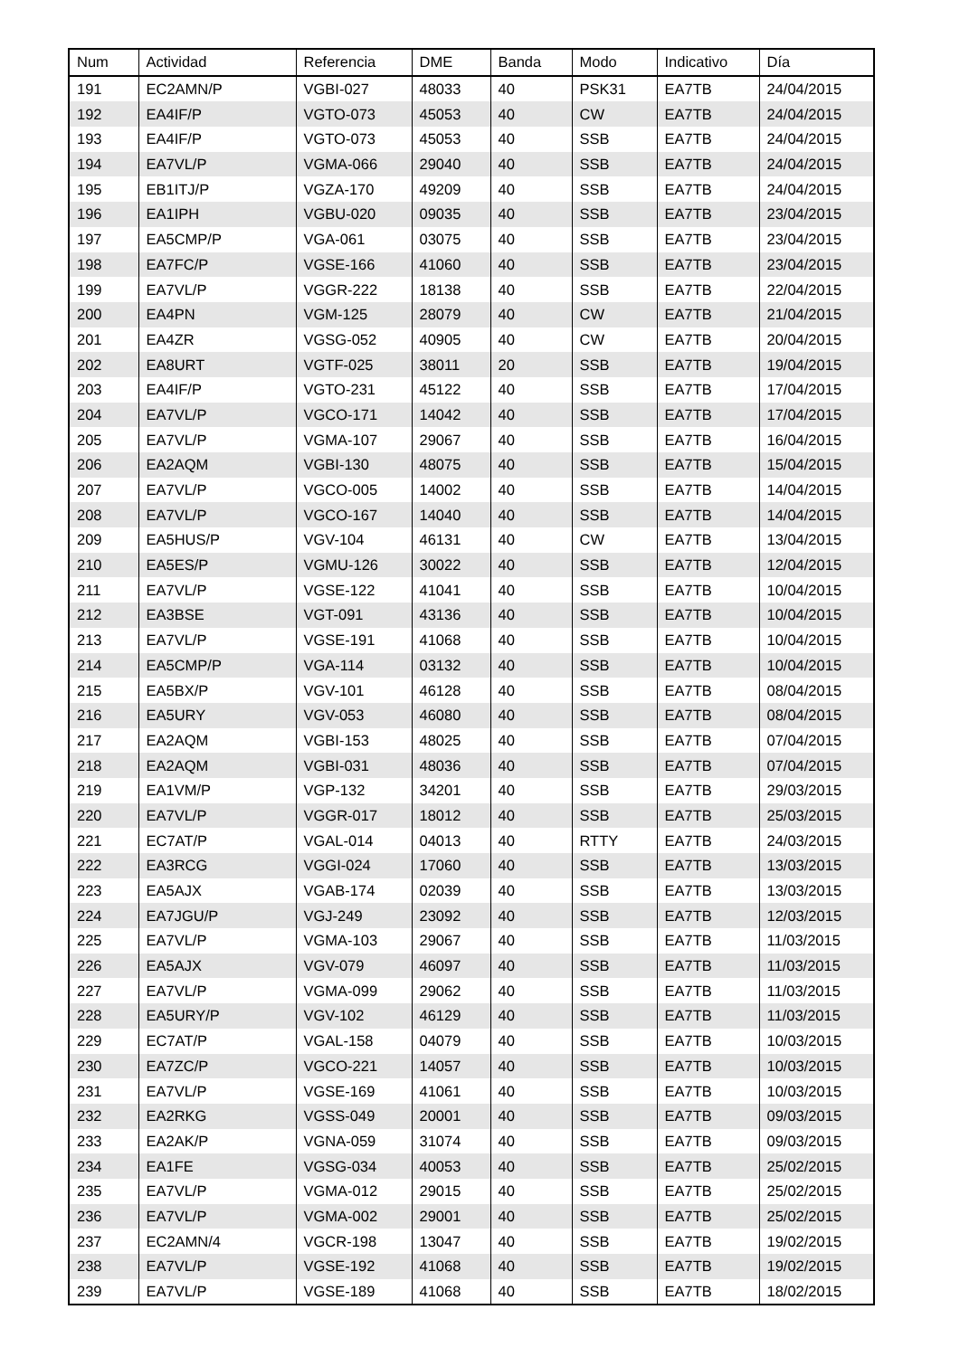| Num | Actividad | Referencia | DME | Banda | Modo | Indicativo | Día |
| --- | --- | --- | --- | --- | --- | --- | --- |
| 191 | EC2AMN/P | VGBI-027 | 48033 | 40 | PSK31 | EA7TB | 24/04/2015 |
| 192 | EA4IF/P | VGTO-073 | 45053 | 40 | CW | EA7TB | 24/04/2015 |
| 193 | EA4IF/P | VGTO-073 | 45053 | 40 | SSB | EA7TB | 24/04/2015 |
| 194 | EA7VL/P | VGMA-066 | 29040 | 40 | SSB | EA7TB | 24/04/2015 |
| 195 | EB1ITJ/P | VGZA-170 | 49209 | 40 | SSB | EA7TB | 24/04/2015 |
| 196 | EA1IPH | VGBU-020 | 09035 | 40 | SSB | EA7TB | 23/04/2015 |
| 197 | EA5CMP/P | VGA-061 | 03075 | 40 | SSB | EA7TB | 23/04/2015 |
| 198 | EA7FC/P | VGSE-166 | 41060 | 40 | SSB | EA7TB | 23/04/2015 |
| 199 | EA7VL/P | VGGR-222 | 18138 | 40 | SSB | EA7TB | 22/04/2015 |
| 200 | EA4PN | VGM-125 | 28079 | 40 | CW | EA7TB | 21/04/2015 |
| 201 | EA4ZR | VGSG-052 | 40905 | 40 | CW | EA7TB | 20/04/2015 |
| 202 | EA8URT | VGTF-025 | 38011 | 20 | SSB | EA7TB | 19/04/2015 |
| 203 | EA4IF/P | VGTO-231 | 45122 | 40 | SSB | EA7TB | 17/04/2015 |
| 204 | EA7VL/P | VGCO-171 | 14042 | 40 | SSB | EA7TB | 17/04/2015 |
| 205 | EA7VL/P | VGMA-107 | 29067 | 40 | SSB | EA7TB | 16/04/2015 |
| 206 | EA2AQM | VGBI-130 | 48075 | 40 | SSB | EA7TB | 15/04/2015 |
| 207 | EA7VL/P | VGCO-005 | 14002 | 40 | SSB | EA7TB | 14/04/2015 |
| 208 | EA7VL/P | VGCO-167 | 14040 | 40 | SSB | EA7TB | 14/04/2015 |
| 209 | EA5HUS/P | VGV-104 | 46131 | 40 | CW | EA7TB | 13/04/2015 |
| 210 | EA5ES/P | VGMU-126 | 30022 | 40 | SSB | EA7TB | 12/04/2015 |
| 211 | EA7VL/P | VGSE-122 | 41041 | 40 | SSB | EA7TB | 10/04/2015 |
| 212 | EA3BSE | VGT-091 | 43136 | 40 | SSB | EA7TB | 10/04/2015 |
| 213 | EA7VL/P | VGSE-191 | 41068 | 40 | SSB | EA7TB | 10/04/2015 |
| 214 | EA5CMP/P | VGA-114 | 03132 | 40 | SSB | EA7TB | 10/04/2015 |
| 215 | EA5BX/P | VGV-101 | 46128 | 40 | SSB | EA7TB | 08/04/2015 |
| 216 | EA5URY | VGV-053 | 46080 | 40 | SSB | EA7TB | 08/04/2015 |
| 217 | EA2AQM | VGBI-153 | 48025 | 40 | SSB | EA7TB | 07/04/2015 |
| 218 | EA2AQM | VGBI-031 | 48036 | 40 | SSB | EA7TB | 07/04/2015 |
| 219 | EA1VM/P | VGP-132 | 34201 | 40 | SSB | EA7TB | 29/03/2015 |
| 220 | EA7VL/P | VGGR-017 | 18012 | 40 | SSB | EA7TB | 25/03/2015 |
| 221 | EC7AT/P | VGAL-014 | 04013 | 40 | RTTY | EA7TB | 24/03/2015 |
| 222 | EA3RCG | VGGI-024 | 17060 | 40 | SSB | EA7TB | 13/03/2015 |
| 223 | EA5AJX | VGAB-174 | 02039 | 40 | SSB | EA7TB | 13/03/2015 |
| 224 | EA7JGU/P | VGJ-249 | 23092 | 40 | SSB | EA7TB | 12/03/2015 |
| 225 | EA7VL/P | VGMA-103 | 29067 | 40 | SSB | EA7TB | 11/03/2015 |
| 226 | EA5AJX | VGV-079 | 46097 | 40 | SSB | EA7TB | 11/03/2015 |
| 227 | EA7VL/P | VGMA-099 | 29062 | 40 | SSB | EA7TB | 11/03/2015 |
| 228 | EA5URY/P | VGV-102 | 46129 | 40 | SSB | EA7TB | 11/03/2015 |
| 229 | EC7AT/P | VGAL-158 | 04079 | 40 | SSB | EA7TB | 10/03/2015 |
| 230 | EA7ZC/P | VGCO-221 | 14057 | 40 | SSB | EA7TB | 10/03/2015 |
| 231 | EA7VL/P | VGSE-169 | 41061 | 40 | SSB | EA7TB | 10/03/2015 |
| 232 | EA2RKG | VGSS-049 | 20001 | 40 | SSB | EA7TB | 09/03/2015 |
| 233 | EA2AK/P | VGNA-059 | 31074 | 40 | SSB | EA7TB | 09/03/2015 |
| 234 | EA1FE | VGSG-034 | 40053 | 40 | SSB | EA7TB | 25/02/2015 |
| 235 | EA7VL/P | VGMA-012 | 29015 | 40 | SSB | EA7TB | 25/02/2015 |
| 236 | EA7VL/P | VGMA-002 | 29001 | 40 | SSB | EA7TB | 25/02/2015 |
| 237 | EC2AMN/4 | VGCR-198 | 13047 | 40 | SSB | EA7TB | 19/02/2015 |
| 238 | EA7VL/P | VGSE-192 | 41068 | 40 | SSB | EA7TB | 19/02/2015 |
| 239 | EA7VL/P | VGSE-189 | 41068 | 40 | SSB | EA7TB | 18/02/2015 |